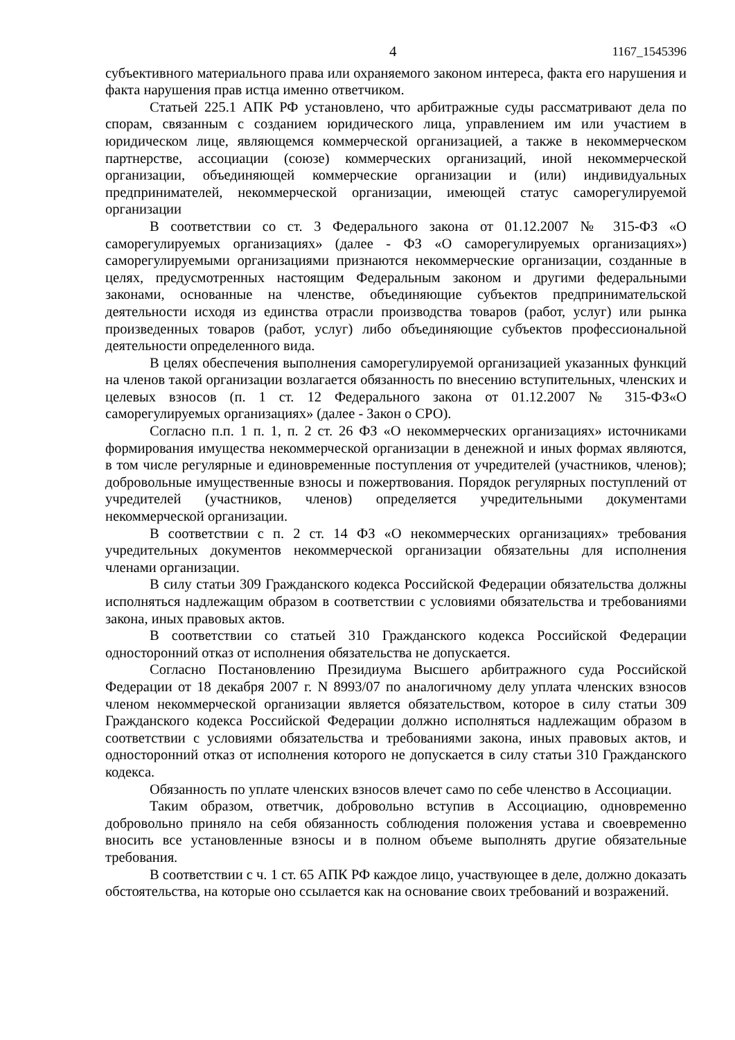4 1167_1545396
субъективного материального права или охраняемого законом интереса, факта его нарушения и факта нарушения прав истца именно ответчиком.
Статьей 225.1 АПК РФ установлено, что арбитражные суды рассматривают дела по спорам, связанным с созданием юридического лица, управлением им или участием в юридическом лице, являющемся коммерческой организацией, а также в некоммерческом партнерстве, ассоциации (союзе) коммерческих организаций, иной некоммерческой организации, объединяющей коммерческие организации и (или) индивидуальных предпринимателей, некоммерческой организации, имеющей статус саморегулируемой организации
В соответствии со ст. 3 Федерального закона от 01.12.2007 № 315-ФЗ «О саморегулируемых организациях» (далее - ФЗ «О саморегулируемых организациях») саморегулируемыми организациями признаются некоммерческие организации, созданные в целях, предусмотренных настоящим Федеральным законом и другими федеральными законами, основанные на членстве, объединяющие субъектов предпринимательской деятельности исходя из единства отрасли производства товаров (работ, услуг) или рынка произведенных товаров (работ, услуг) либо объединяющие субъектов профессиональной деятельности определенного вида.
В целях обеспечения выполнения саморегулируемой организацией указанных функций на членов такой организации возлагается обязанность по внесению вступительных, членских и целевых взносов (п. 1 ст. 12 Федерального закона от 01.12.2007 № 315-ФЗ«О саморегулируемых организациях» (далее - Закон о СРО).
Согласно п.п. 1 п. 1, п. 2 ст. 26 ФЗ «О некоммерческих организациях» источниками формирования имущества некоммерческой организации в денежной и иных формах являются, в том числе регулярные и единовременные поступления от учредителей (участников, членов); добровольные имущественные взносы и пожертвования. Порядок регулярных поступлений от учредителей (участников, членов) определяется учредительными документами некоммерческой организации.
В соответствии с п. 2 ст. 14 ФЗ «О некоммерческих организациях» требования учредительных документов некоммерческой организации обязательны для исполнения членами организации.
В силу статьи 309 Гражданского кодекса Российской Федерации обязательства должны исполняться надлежащим образом в соответствии с условиями обязательства и требованиями закона, иных правовых актов.
В соответствии со статьей 310 Гражданского кодекса Российской Федерации односторонний отказ от исполнения обязательства не допускается.
Согласно Постановлению Президиума Высшего арбитражного суда Российской Федерации от 18 декабря 2007 г. N 8993/07 по аналогичному делу уплата членских взносов членом некоммерческой организации является обязательством, которое в силу статьи 309 Гражданского кодекса Российской Федерации должно исполняться надлежащим образом в соответствии с условиями обязательства и требованиями закона, иных правовых актов, и односторонний отказ от исполнения которого не допускается в силу статьи 310 Гражданского кодекса.
Обязанность по уплате членских взносов влечет само по себе членство в Ассоциации.
Таким образом, ответчик, добровольно вступив в Ассоциацию, одновременно добровольно приняло на себя обязанность соблюдения положения устава и своевременно вносить все установленные взносы и в полном объеме выполнять другие обязательные требования.
В соответствии с ч. 1 ст. 65 АПК РФ каждое лицо, участвующее в деле, должно доказать обстоятельства, на которые оно ссылается как на основание своих требований и возражений.